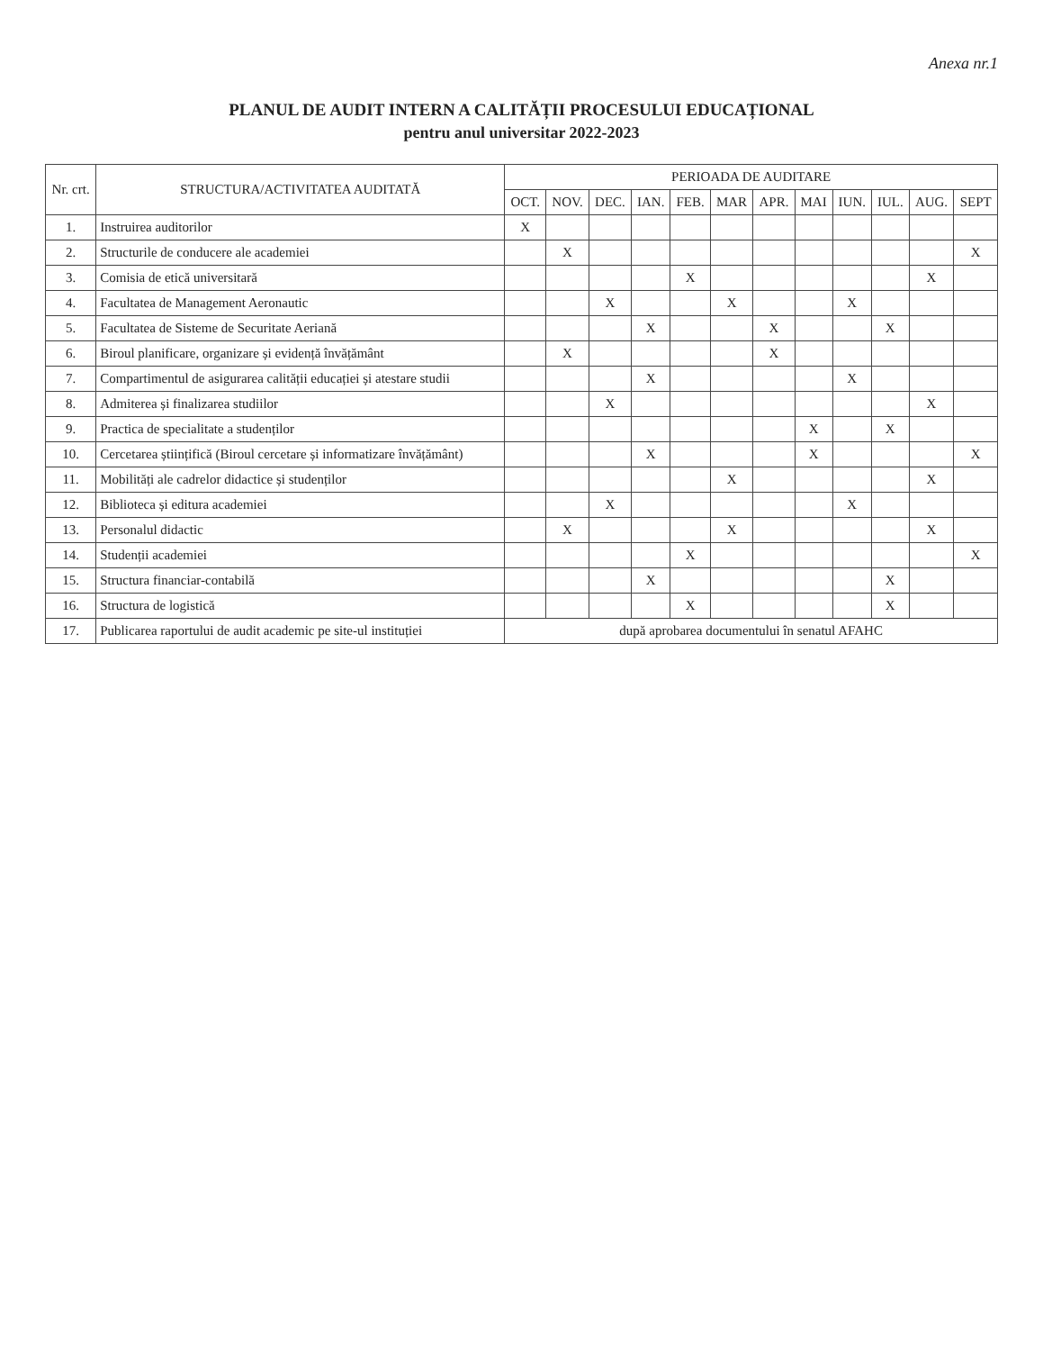Anexa nr.1
PLANUL DE AUDIT INTERN A CALITĂȚII PROCESULUI EDUCAȚIONAL
pentru anul universitar 2022-2023
| Nr. crt. | STRUCTURA/ACTIVITATEA AUDITATĂ | PERIOADA DE AUDITARE | | | | | | | | | | | |
| --- | --- | --- | --- | --- | --- | --- | --- | --- | --- | --- | --- | --- | --- |
| | | OCT. | NOV. | DEC. | IAN. | FEB. | MAR | APR. | MAI | IUN. | IUL. | AUG. | SEPT |
| 1. | Instruirea auditorilor | X | | | | | | | | | | | |
| 2. | Structurile de conducere ale academiei | | X | | | | | | | | | | X |
| 3. | Comisia de etică universitară | | | | | X | | | | | | X | |
| 4. | Facultatea de Management Aeronautic | | | X | | | X | | | X | | | |
| 5. | Facultatea de Sisteme de Securitate Aeriană | | | | X | | | X | | | X | | |
| 6. | Biroul planificare, organizare și evidență învățământ | | X | | | | | X | | | | | |
| 7. | Compartimentul de asigurarea calității educației și atestare studii | | | | X | | | | | X | | | |
| 8. | Admiterea și finalizarea studiilor | | | X | | | | | | | | X | |
| 9. | Practica de specialitate a studenților | | | | | | | | X | | X | | |
| 10. | Cercetarea științifică (Biroul cercetare și informatizare învățământ) | | | | X | | | | X | | | | X |
| 11. | Mobilități ale cadrelor didactice și studenților | | | | | | X | | | | | X | |
| 12. | Biblioteca și editura academiei | | | X | | | | | | X | | | |
| 13. | Personalul didactic | | X | | | | X | | | | | X | |
| 14. | Studenții academiei | | | | | X | | | | | | | X |
| 15. | Structura financiar-contabilă | | | | X | | | | | | X | | |
| 16. | Structura de logistică | | | | | X | | | | | X | | |
| 17. | Publicarea raportului de audit academic pe site-ul instituției | după aprobarea documentului în senatul AFAHC | | | | | | | | | | | |